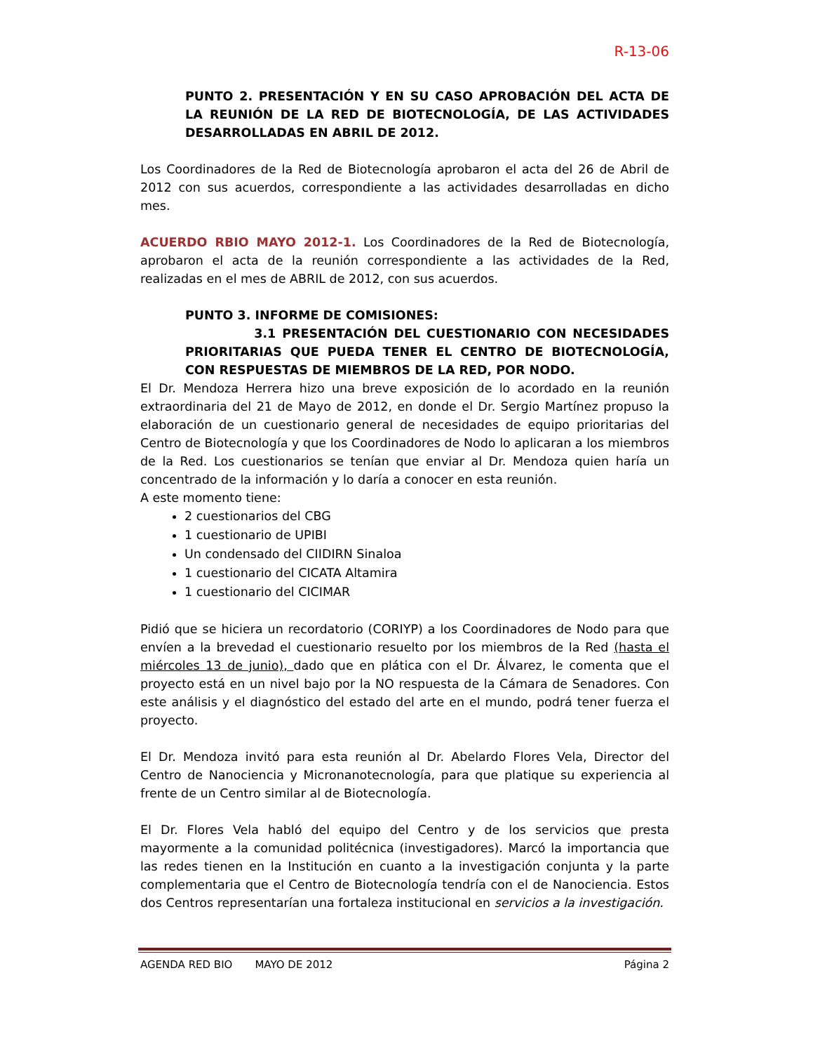R-13-06
PUNTO 2. PRESENTACIÓN Y EN SU CASO APROBACIÓN DEL ACTA DE LA REUNIÓN DE LA RED DE BIOTECNOLOGÍA, DE LAS ACTIVIDADES DESARROLLADAS EN ABRIL DE 2012.
Los Coordinadores de la Red de Biotecnología aprobaron el acta del 26 de Abril de 2012 con sus acuerdos, correspondiente a las actividades desarrolladas en dicho mes.
ACUERDO RBIO MAYO 2012-1. Los Coordinadores de la Red de Biotecnología, aprobaron el acta de la reunión correspondiente a las actividades de la Red, realizadas en el mes de ABRIL de 2012, con sus acuerdos.
PUNTO 3. INFORME DE COMISIONES:
3.1 PRESENTACIÓN DEL CUESTIONARIO CON NECESIDADES PRIORITARIAS QUE PUEDA TENER EL CENTRO DE BIOTECNOLOGÍA, CON RESPUESTAS DE MIEMBROS DE LA RED, POR NODO.
El Dr. Mendoza Herrera hizo una breve exposición de lo acordado en la reunión extraordinaria del 21 de Mayo de 2012, en donde el Dr. Sergio Martínez propuso la elaboración de un cuestionario general de necesidades de equipo prioritarias del Centro de Biotecnología y que los Coordinadores de Nodo lo aplicaran a los miembros de la Red. Los cuestionarios se tenían que enviar al Dr. Mendoza quien haría un concentrado de la información y lo daría a conocer en esta reunión.
A este momento tiene:
2 cuestionarios del CBG
1 cuestionario de UPIBI
Un condensado del CIIDIRN Sinaloa
1 cuestionario del CICATA Altamira
1 cuestionario del CICIMAR
Pidió que se hiciera un recordatorio (CORIYP) a los Coordinadores de Nodo para que envíen a la brevedad el cuestionario resuelto por los miembros de la Red (hasta el miércoles 13 de junio), dado que en plática con el Dr. Álvarez, le comenta que el proyecto está en un nivel bajo por la NO respuesta de la Cámara de Senadores. Con este análisis y el diagnóstico del estado del arte en el mundo, podrá tener fuerza el proyecto.
El Dr. Mendoza invitó para esta reunión al Dr. Abelardo Flores Vela, Director del Centro de Nanociencia y Micronanotecnología, para que platique su experiencia al frente de un Centro similar al de Biotecnología.
El Dr. Flores Vela habló del equipo del Centro y de los servicios que presta mayormente a la comunidad politécnica (investigadores). Marcó la importancia que las redes tienen en la Institución en cuanto a la investigación conjunta y la parte complementaria que el Centro de Biotecnología tendría con el de Nanociencia. Estos dos Centros representarían una fortaleza institucional en servicios a la investigación.
AGENDA RED BIO MAYO DE 2012 Página 2